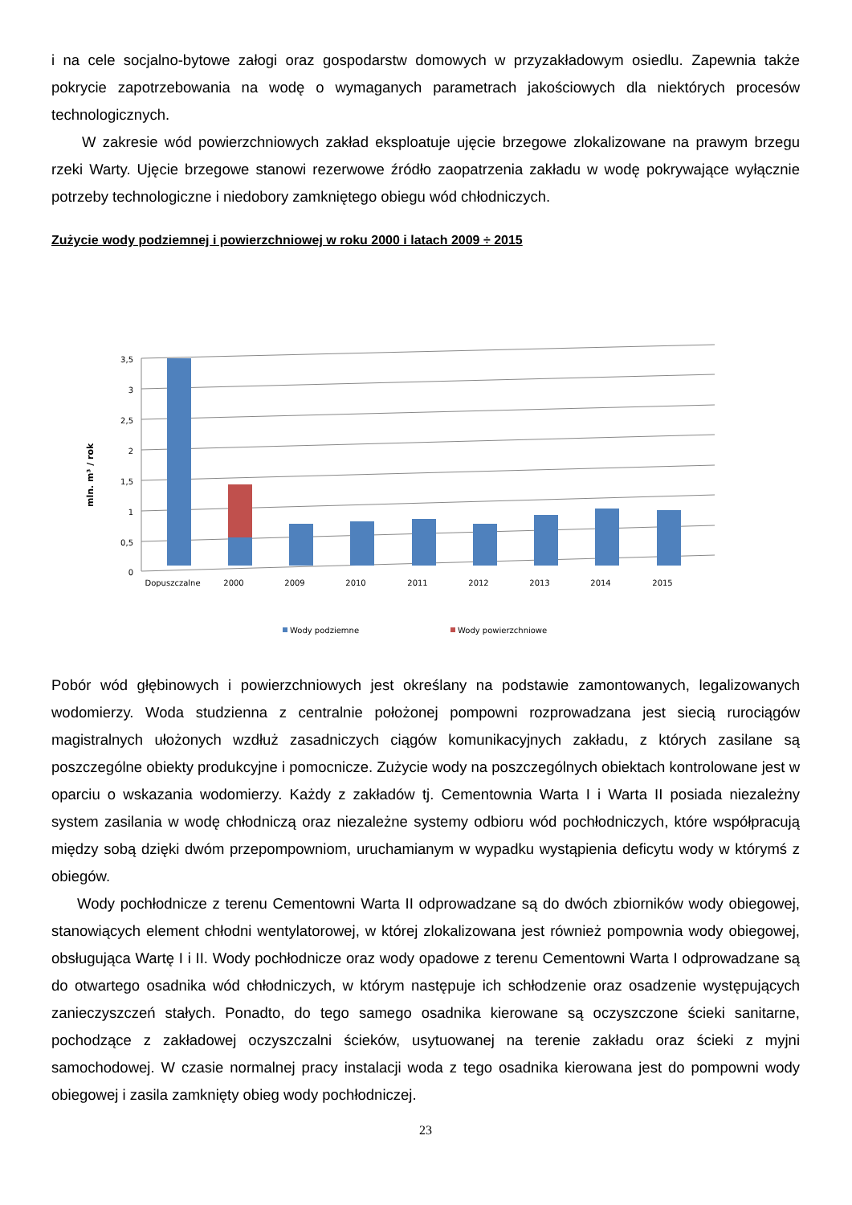i na cele socjalno-bytowe załogi oraz gospodarstw domowych w przyzakładowym osiedlu. Zapewnia także pokrycie zapotrzebowania na wodę o wymaganych parametrach jakościowych dla niektórych procesów technologicznych.
W zakresie wód powierzchniowych zakład eksploatuje ujęcie brzegowe zlokalizowane na prawym brzegu rzeki Warty. Ujęcie brzegowe stanowi rezerwowe źródło zaopatrzenia zakładu w wodę pokrywające wyłącznie potrzeby technologiczne i niedobory zamkniętego obiegu wód chłodniczych.
Zużycie wody podziemnej i powierzchniowej w roku 2000 i latach 2009 ÷ 2015
3,5
3
2,5
2
1,5
1
0,5
0
mln. m³ / rok
Dopuszczalne
2000
2009
2010
2011
2012
2013
2014
2015
Wody podziemne
Wody powierzchniowe
Pobór wód głębinowych i powierzchniowych jest określany na podstawie zamontowanych, legalizowanych wodomierzy. Woda studzienna z centralnie położonej pompowni rozprowadzana jest siecią rurociągów magistralnych ułożonych wzdłuż zasadniczych ciągów komunikacyjnych zakładu, z których zasilane są poszczególne obiekty produkcyjne i pomocnicze. Zużycie wody na poszczególnych obiektach kontrolowane jest w oparciu o wskazania wodomierzy. Każdy z zakładów tj. Cementownia Warta I i Warta II posiada niezależny system zasilania w wodę chłodniczą oraz niezależne systemy odbioru wód pochłodniczych, które współpracują między sobą dzięki dwóm przepompowniom, uruchamianym w wypadku wystąpienia deficytu wody w którymś z obiegów.
Wody pochłodnicze z terenu Cementowni Warta II odprowadzane są do dwóch zbiorników wody obiegowej, stanowiących element chłodni wentylatorowej, w której zlokalizowana jest również pompownia wody obiegowej, obsługująca Wartę I i II. Wody pochłodnicze oraz wody opadowe z terenu Cementowni Warta I odprowadzane są do otwartego osadnika wód chłodniczych, w którym następuje ich schłodzenie oraz osadzenie występujących zanieczyszczeń stałych. Ponadto, do tego samego osadnika kierowane są oczyszczone ścieki sanitarne, pochodzące z zakładowej oczyszczalni ścieków, usytuowanej na terenie zakładu oraz ścieki z myjni samochodowej. W czasie normalnej pracy instalacji woda z tego osadnika kierowana jest do pompowni wody obiegowej i zasila zamknięty obieg wody pochłodniczej.
23